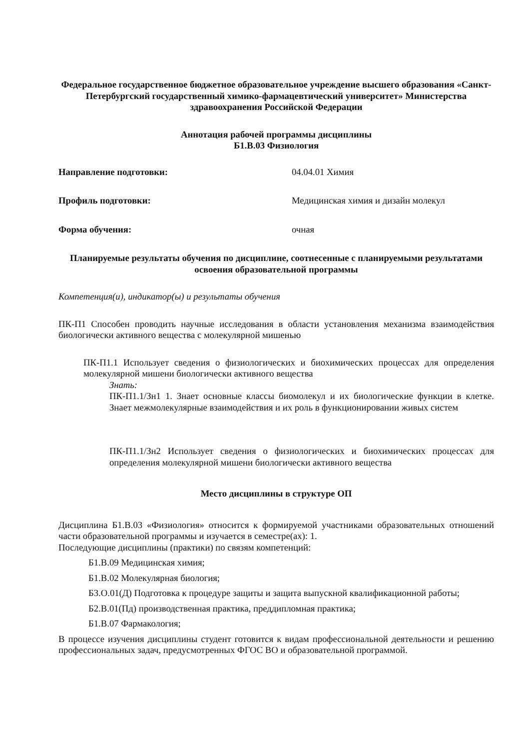Федеральное государственное бюджетное образовательное учреждение высшего образования «Санкт-Петербургский государственный химико-фармацевтический университет» Министерства здравоохранения Российской Федерации
Аннотация рабочей программы дисциплины
Б1.В.03 Физиология
Направление подготовки: 04.04.01 Химия
Профиль подготовки: Медицинская химия и дизайн молекул
Форма обучения: очная
Планируемые результаты обучения по дисциплине, соотнесенные с планируемыми результатами освоения образовательной программы
Компетенция(и), индикатор(ы) и результаты обучения
ПК-П1 Способен проводить научные исследования в области установления механизма взаимодействия биологически активного вещества с молекулярной мишенью
ПК-П1.1 Использует сведения о физиологических и биохимических процессах для определения молекулярной мишени биологически активного вещества
Знать:
ПК-П1.1/Зн1 1. Знает основные классы биомолекул и их биологические функции в клетке. Знает межмолекулярные взаимодействия и их роль в функционировании живых систем
ПК-П1.1/Зн2 Использует сведения о физиологических и биохимических процессах для определения молекулярной мишени биологически активного вещества
Место дисциплины в структуре ОП
Дисциплина Б1.В.03 «Физиология» относится к формируемой участниками образовательных отношений части образовательной программы и изучается в семестре(ах): 1.
Последующие дисциплины (практики) по связям компетенций:
Б1.В.09 Медицинская химия;
Б1.В.02 Молекулярная биология;
Б3.О.01(Д) Подготовка к процедуре защиты и защита выпускной квалификационной работы;
Б2.В.01(Пд) производственная практика, преддипломная практика;
Б1.В.07 Фармакология;
В процессе изучения дисциплины студент готовится к видам профессиональной деятельности и решению профессиональных задач, предусмотренных ФГОС ВО и образовательной программой.